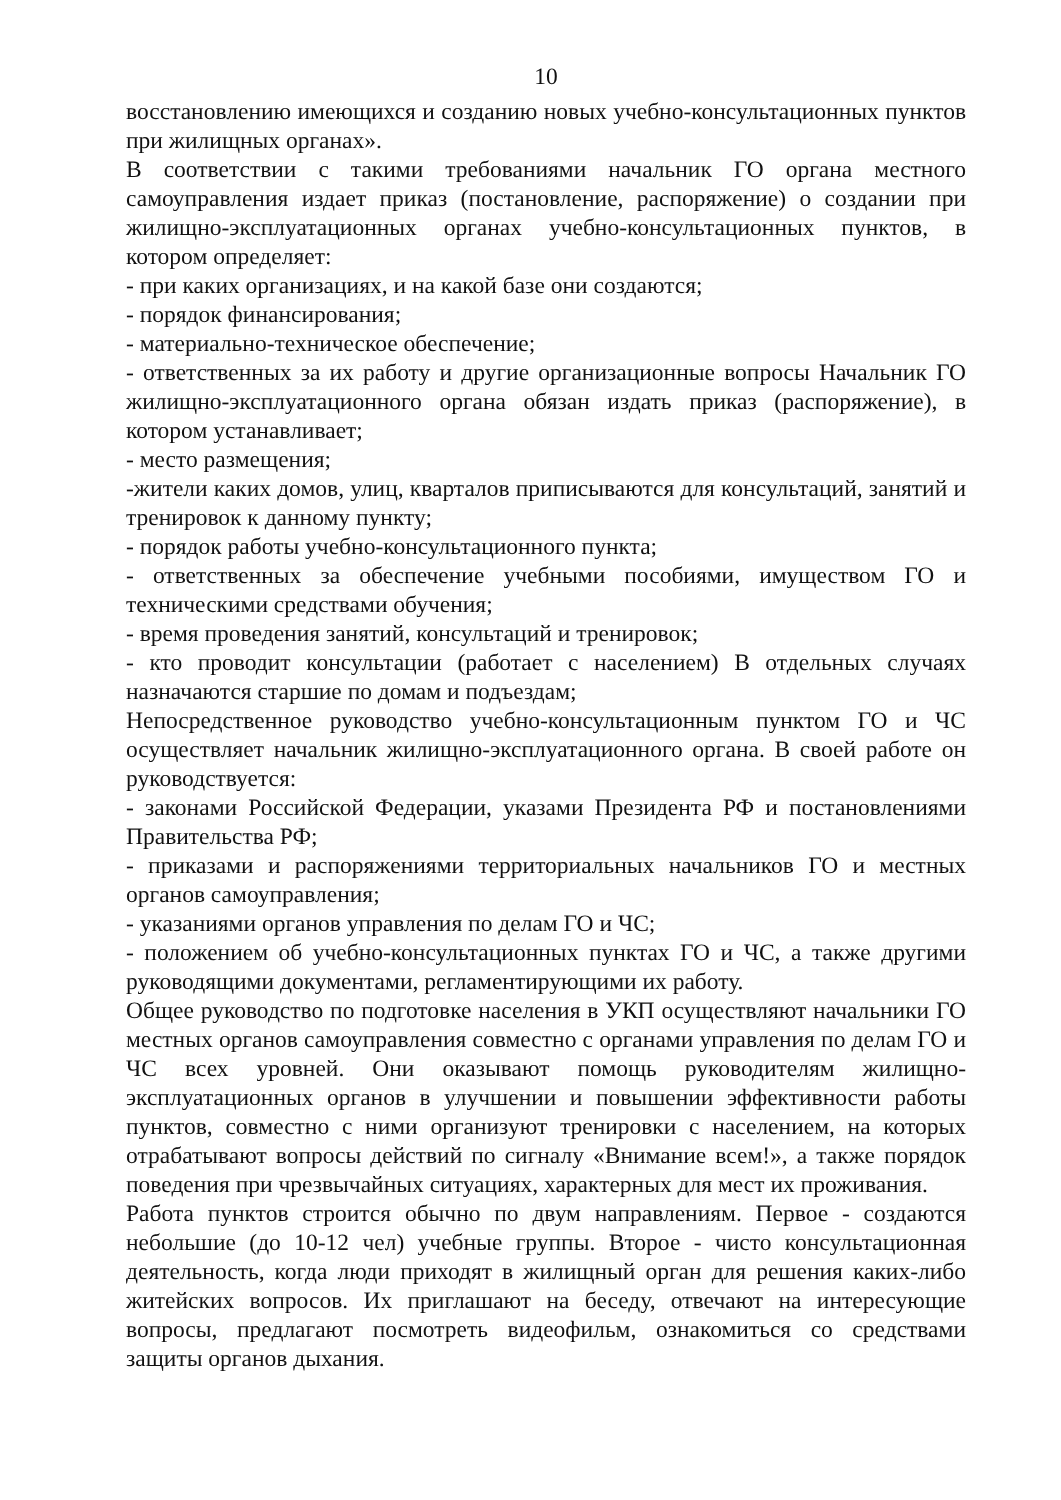10
восстановлению имеющихся и созданию новых учебно-консультационных пунктов при жилищных органах».
В соответствии с такими требованиями начальник ГО органа местного самоуправления издает приказ (постановление, распоряжение) о создании при жилищно-эксплуатационных органах учебно-консультационных пунктов, в котором определяет:
- при каких организациях, и на какой базе они создаются;
- порядок финансирования;
- материально-техническое обеспечение;
- ответственных за их работу и другие организационные вопросы Начальник ГО жилищно-эксплуатационного органа обязан издать приказ (распоряжение), в котором устанавливает;
- место размещения;
-жители каких домов, улиц, кварталов приписываются для консультаций, занятий и тренировок к данному пункту;
- порядок работы учебно-консультационного пункта;
- ответственных за обеспечение учебными пособиями, имуществом ГО и техническими средствами обучения;
- время проведения занятий, консультаций и тренировок;
- кто проводит консультации (работает с населением) В отдельных случаях назначаются старшие по домам и подъездам;
Непосредственное руководство учебно-консультационным пунктом ГО и ЧС осуществляет начальник жилищно-эксплуатационного органа. В своей работе он руководствуется:
- законами Российской Федерации, указами Президента РФ и постановлениями Правительства РФ;
- приказами и распоряжениями территориальных начальников ГО и местных органов самоуправления;
- указаниями органов управления по делам ГО и ЧС;
- положением об учебно-консультационных пунктах ГО и ЧС, а также другими руководящими документами, регламентирующими их работу.
Общее руководство по подготовке населения в УКП осуществляют начальники ГО местных органов самоуправления совместно с органами управления по делам ГО и ЧС всех уровней. Они оказывают помощь руководителям жилищно-эксплуатационных органов в улучшении и повышении эффективности работы пунктов, совместно с ними организуют тренировки с населением, на которых отрабатывают вопросы действий по сигналу «Внимание всем!», а также порядок поведения при чрезвычайных ситуациях, характерных для мест их проживания.
Работа пунктов строится обычно по двум направлениям. Первое - создаются небольшие (до 10-12 чел) учебные группы. Второе - чисто консультационная деятельность, когда люди приходят в жилищный орган для решения каких-либо житейских вопросов. Их приглашают на беседу, отвечают на интересующие вопросы, предлагают посмотреть видеофильм, ознакомиться со средствами защиты органов дыхания.